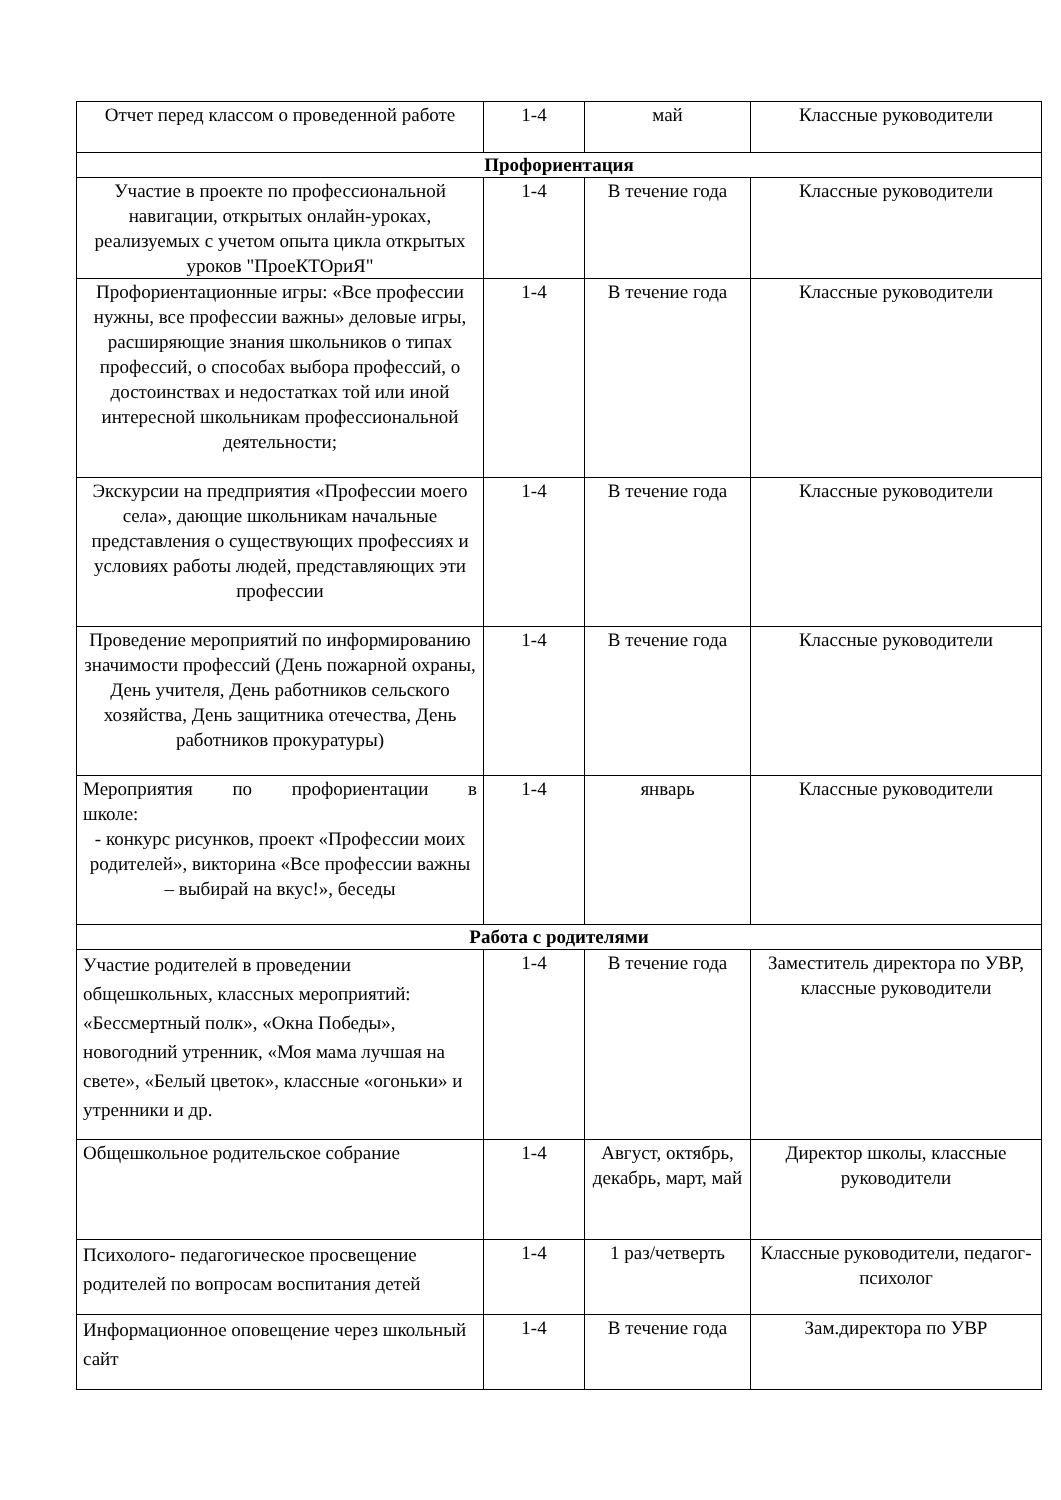| Отчет перед классом о проведенной работе | 1-4 | май | Классные руководители |
| Профориентация | | | |
| Участие в проекте по профессиональной навигации, открытых онлайн-уроках, реализуемых с учетом опыта цикла открытых уроков "ПроеКТОриЯ" | 1-4 | В течение года | Классные руководители |
| Профориентационные игры: «Все профессии нужны, все профессии важны» деловые игры, расширяющие знания школьников о типах профессий, о способах выбора профессий, о достоинствах и недостатках той или иной интересной школьникам профессиональной деятельности; | 1-4 | В течение года | Классные руководители |
| Экскурсии на предприятия «Профессии моего села», дающие школьникам начальные представления о существующих профессиях и условиях работы людей, представляющих эти профессии | 1-4 | В течение года | Классные руководители |
| Проведение мероприятий по информированию значимости профессий (День пожарной охраны, День учителя, День работников сельского хозяйства, День защитника отечества, День работников прокуратуры) | 1-4 | В течение года | Классные руководители |
| Мероприятия по профориентации в школе: - конкурс рисунков, проект «Профессии моих родителей», викторина «Все профессии важны – выбирай на вкус!», беседы | 1-4 | январь | Классные руководители |
| Работа с родителями | | | |
| Участие родителей в проведении общешкольных, классных мероприятий: «Бессмертный полк», «Окна Победы», новогодний утренник, «Моя мама лучшая на свете», «Белый цветок», классные «огоньки» и утренники и др. | 1-4 | В течение года | Заместитель директора по УВР, классные руководители |
| Общешкольное родительское собрание | 1-4 | Август, октябрь, декабрь, март, май | Директор школы, классные руководители |
| Психолого- педагогическое просвещение родителей по вопросам воспитания детей | 1-4 | 1 раз/четверть | Классные руководители, педагог- психолог |
| Информационное оповещение через школьный сайт | 1-4 | В течение года | Зам.директора по УВР |